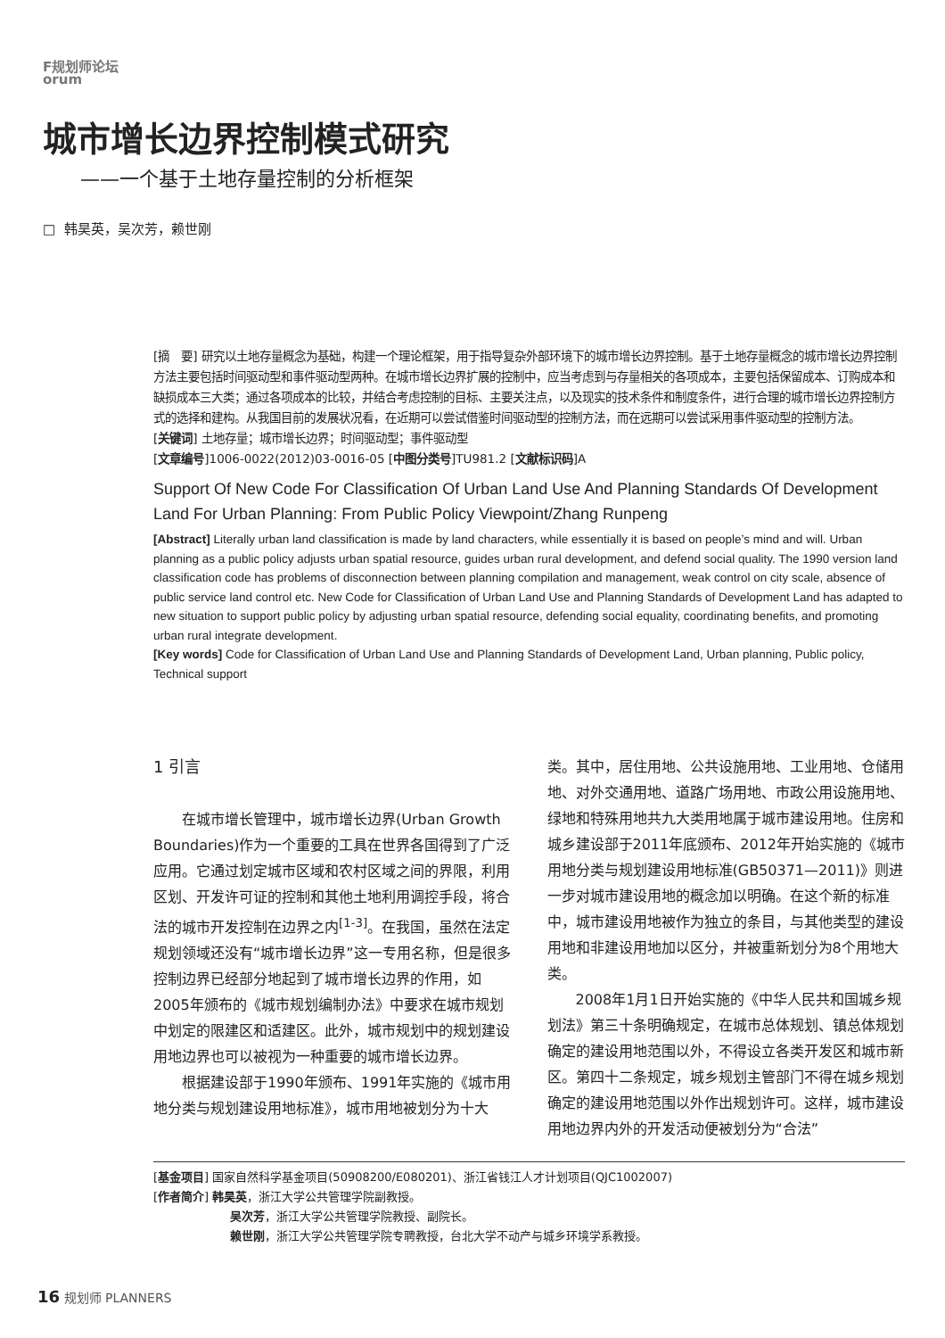F规划师论坛
orum
城市增长边界控制模式研究
——一个基于土地存量控制的分析框架
□ 韩昊英，吴次芳，赖世刚
[摘　要] 研究以土地存量概念为基础，构建一个理论框架，用于指导复杂外部环境下的城市增长边界控制。基于土地存量概念的城市增长边界控制方法主要包括时间驱动型和事件驱动型两种。在城市增长边界扩展的控制中，应当考虑到与存量相关的各项成本，主要包括保留成本、订购成本和缺损成本三大类；通过各项成本的比较，并结合考虑控制的目标、主要关注点，以及现实的技术条件和制度条件，进行合理的城市增长边界控制方式的选择和建构。从我国目前的发展状况看，在近期可以尝试借鉴时间驱动型的控制方法，而在远期可以尝试采用事件驱动型的控制方法。
[关键词] 土地存量；城市增长边界；时间驱动型；事件驱动型
[文章编号]1006-0022(2012)03-0016-05 [中图分类号]TU981.2 [文献标识码]A
Support Of New Code For Classification Of Urban Land Use And Planning Standards Of Development Land For Urban Planning: From Public Policy Viewpoint/Zhang Runpeng
[Abstract] Literally urban land classification is made by land characters, while essentially it is based on people’s mind and will. Urban planning as a public policy adjusts urban spatial resource, guides urban rural development, and defend social quality. The 1990 version land classification code has problems of disconnection between planning compilation and management, weak control on city scale, absence of public service land control etc. New Code for Classification of Urban Land Use and Planning Standards of Development Land has adapted to new situation to support public policy by adjusting urban spatial resource, defending social equality, coordinating benefits, and promoting urban rural integrate development.
[Key words] Code for Classification of Urban Land Use and Planning Standards of Development Land, Urban planning, Public policy, Technical support
1 引言
在城市增长管理中，城市增长边界(Urban Growth Boundaries)作为一个重要的工具在世界各国得到了广泛应用。它通过划定城市区域和农村区域之间的界限，利用区划、开发许可证的控制和其他土地利用调控手段，将合法的城市开发控制在边界之内<sup>[1-3]</sup>。在我国，虽然在法定规划领域还没有“城市增长边界”这一专用名称，但是很多控制边界已经部分地起到了城市增长边界的作用，如2005年颁布的《城市规划编制办法》中要求在城市规划中划定的限建区和适建区。此外，城市规划中的规划建设用地边界也可以被视为一种重要的城市增长边界。
根据建设部于1990年颁布、1991年实施的《城市用地分类与规划建设用地标准》，城市用地被划分为十大
类。其中，居住用地、公共设施用地、工业用地、仓储用地、对外交通用地、道路广场用地、市政公用设施用地、绿地和特殊用地共九大类用地属于城市建设用地。住房和城乡建设部于2011年底颁布、2012年开始实施的《城市用地分类与规划建设用地标准(GB50371—2011)》则进一步对城市建设用地的概念加以明确。在这个新的标准中，城市建设用地被作为独立的条目，与其他类型的建设用地和非建设用地加以区分，并被重新划分为8个用地大类。
2008年1月1日开始实施的《中华人民共和国城乡规划法》第三十条明确规定，在城市总体规划、镇总体规划确定的建设用地范围以外，不得设立各类开发区和城市新区。第四十二条规定，城乡规划主管部门不得在城乡规划确定的建设用地范围以外作出规划许可。这样，城市建设用地边界内外的开发活动便被划分为“合法”
[基金项目] 国家自然科学基金项目(50908200/E080201)、浙江省钱江人才计划项目(QJC1002007)
[作者简介] 韩昊英，浙江大学公共管理学院副教授。
吴次芳，浙江大学公共管理学院教授、副院长。
赖世刚，浙江大学公共管理学院专聘教授，台北大学不动产与城乡环境学系教授。
16 规划师 PLANNERS